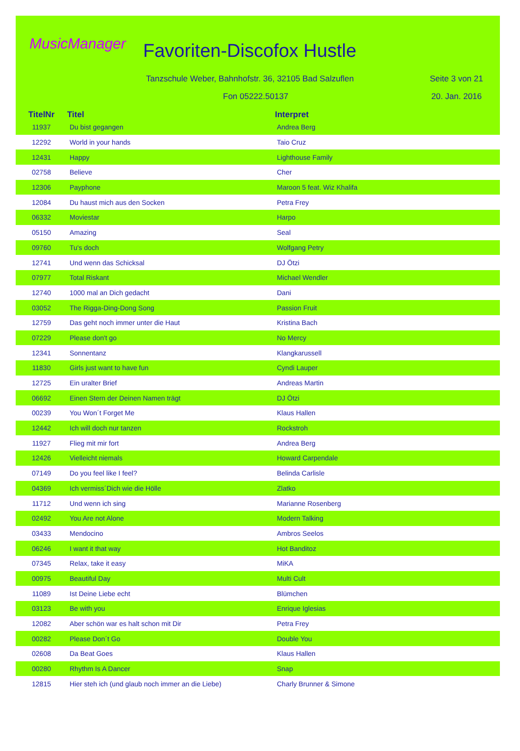MusicManager Favoriten-Discofox Hustle
Tanzschule Weber, Bahnhofstr. 36, 32105 Bad Salzuflen
Seite 3 von 21
Fon 05222.50137 20. Jan. 2016
| TitelNr | Titel | Interpret |
| --- | --- | --- |
| 11937 | Du bist gegangen | Andrea Berg |
| 12292 | World in your hands | Taio Cruz |
| 12431 | Happy | Lighthouse Family |
| 02758 | Believe | Cher |
| 12306 | Payphone | Maroon 5 feat. Wiz Khalifa |
| 12084 | Du haust mich aus den Socken | Petra Frey |
| 06332 | Moviestar | Harpo |
| 05150 | Amazing | Seal |
| 09760 | Tu's doch | Wolfgang Petry |
| 12741 | Und wenn das Schicksal | DJ Ötzi |
| 07977 | Total Riskant | Michael Wendler |
| 12740 | 1000 mal an Dich gedacht | Dani |
| 03052 | The Rigga-Ding-Dong Song | Passion Fruit |
| 12759 | Das geht noch immer unter die Haut | Kristina Bach |
| 07229 | Please don't go | No Mercy |
| 12341 | Sonnentanz | Klangkarussell |
| 11830 | Girls just want to have fun | Cyndi Lauper |
| 12725 | Ein uralter Brief | Andreas Martin |
| 06692 | Einen Stern der Deinen Namen trägt | DJ Ötzi |
| 00239 | You Won´t Forget Me | Klaus Hallen |
| 12442 | Ich will doch nur tanzen | Rockstroh |
| 11927 | Flieg mit mir fort | Andrea Berg |
| 12426 | Vielleicht niemals | Howard Carpendale |
| 07149 | Do you feel like I feel? | Belinda Carlisle |
| 04369 | Ich vermiss´Dich wie die Hölle | Zlatko |
| 11712 | Und wenn ich sing | Marianne Rosenberg |
| 02492 | You Are not Alone | Modern Talking |
| 03433 | Mendocino | Ambros Seelos |
| 06246 | I want it that way | Hot Banditoz |
| 07345 | Relax, take it easy | MiKA |
| 00975 | Beautiful Day | Multi Cult |
| 11089 | Ist Deine Liebe echt | Blümchen |
| 03123 | Be with you | Enrique Iglesias |
| 12082 | Aber schön war es halt schon mit Dir | Petra Frey |
| 00282 | Please Don´t Go | Double You |
| 02608 | Da Beat Goes | Klaus Hallen |
| 00280 | Rhythm Is A Dancer | Snap |
| 12815 | Hier steh ich (und glaub noch immer an die Liebe) | Charly Brunner & Simone |